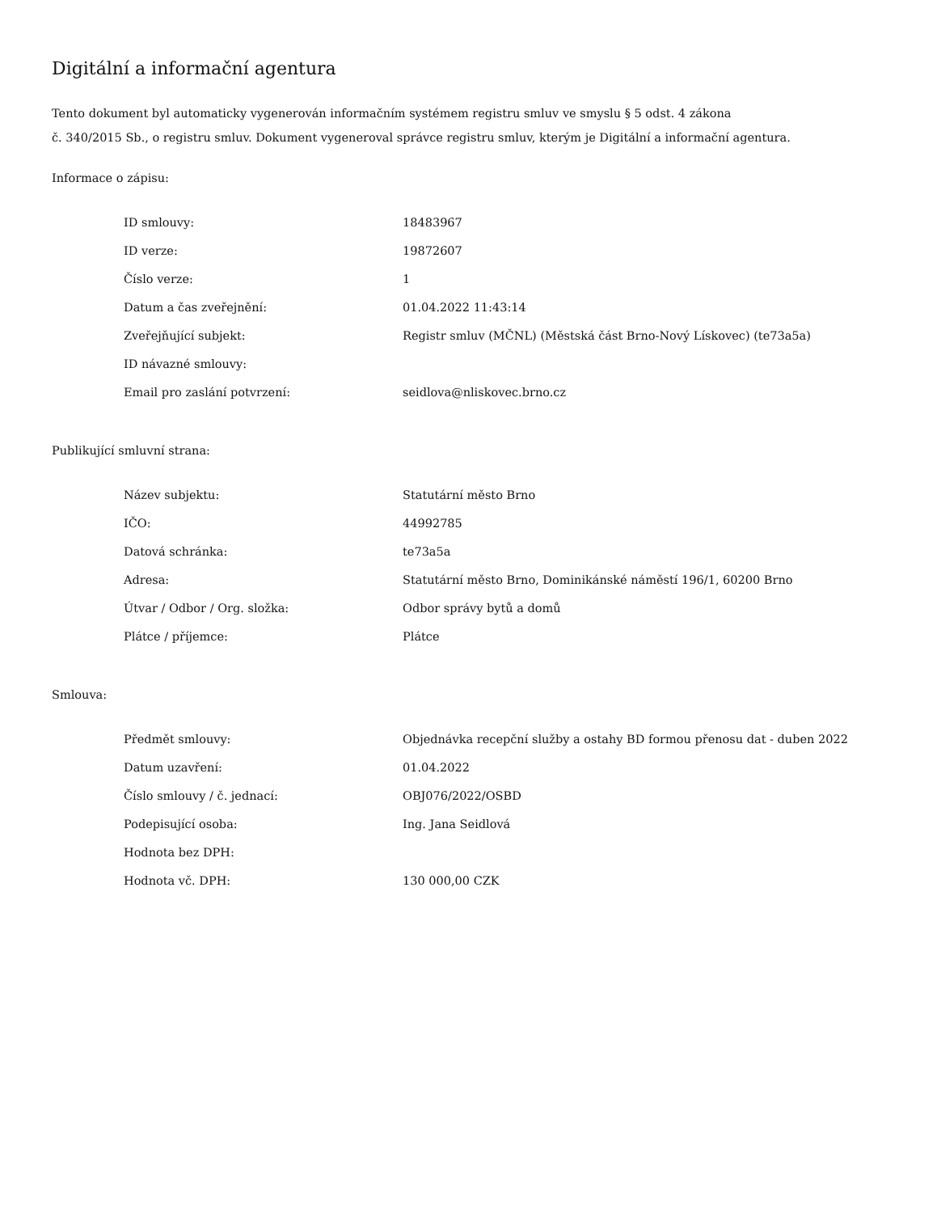Digitální a informační agentura
Tento dokument byl automaticky vygenerován informačním systémem registru smluv ve smyslu § 5 odst. 4 zákona
č. 340/2015 Sb., o registru smluv. Dokument vygeneroval správce registru smluv, kterým je Digitální a informační agentura.
Informace o zápisu:
| ID smlouvy: | 18483967 |
| ID verze: | 19872607 |
| Číslo verze: | 1 |
| Datum a čas zveřejnění: | 01.04.2022 11:43:14 |
| Zveřejňující subjekt: | Registr smluv (MČNL) (Městská část Brno-Nový Lískovec) (te73a5a) |
| ID návazné smlouvy: | |
| Email pro zaslání potvrzení: | seidlova@nliskovec.brno.cz |
Publikující smluvní strana:
| Název subjektu: | Statutární město Brno |
| IČO: | 44992785 |
| Datová schránka: | te73a5a |
| Adresa: | Statutární město Brno, Dominikánské náměstí 196/1, 60200 Brno |
| Útvar / Odbor / Org. složka: | Odbor správy bytů a domů |
| Plátce / příjemce: | Plátce |
Smlouva:
| Předmět smlouvy: | Objednávka recepční služby a ostahy BD formou přenosu dat - duben 2022 |
| Datum uzavření: | 01.04.2022 |
| Číslo smlouvy / č. jednací: | OBJ076/2022/OSBD |
| Podepisující osoba: | Ing. Jana Seidlová |
| Hodnota bez DPH: | |
| Hodnota vč. DPH: | 130 000,00 CZK |